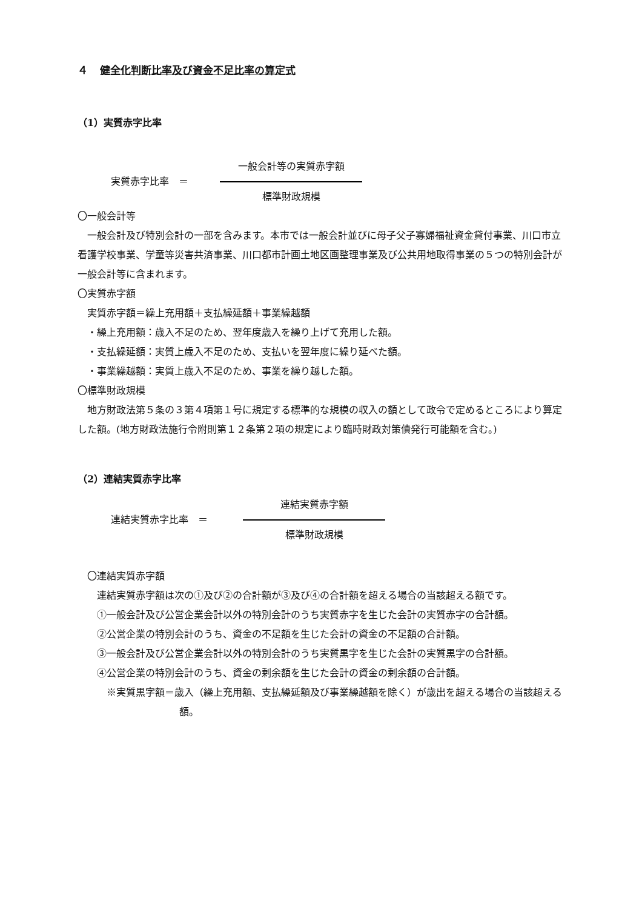４ 健全化判断比率及び資金不足比率の算定式
（1）実質赤字比率
実質赤字比率　＝
一般会計等の実質赤字額
標準財政規模
〇一般会計等
一般会計及び特別会計の一部を含みます。本市では一般会計並びに母子父子寡婦福祉資金貸付事業、川口市立看護学校事業、学童等災害共済事業、川口都市計画土地区画整理事業及び公共用地取得事業の５つの特別会計が一般会計等に含まれます。
〇実質赤字額
実質赤字額＝繰上充用額＋支払繰延額＋事業繰越額
・繰上充用額：歳入不足のため、翌年度歳入を繰り上げて充用した額。
・支払繰延額：実質上歳入不足のため、支払いを翌年度に繰り延べた額。
・事業繰越額：実質上歳入不足のため、事業を繰り越した額。
〇標準財政規模
地方財政法第５条の３第４項第１号に規定する標準的な規模の収入の額として政令で定めるところにより算定した額。(地方財政法施行令附則第１２条第２項の規定により臨時財政対策債発行可能額を含む。)
（2）連結実質赤字比率
連結実質赤字比率　＝
連結実質赤字額
標準財政規模
〇連結実質赤字額
連結実質赤字額は次の①及び②の合計額が③及び④の合計額を超える場合の当該超える額です。
①一般会計及び公営企業会計以外の特別会計のうち実質赤字を生じた会計の実質赤字の合計額。
②公営企業の特別会計のうち、資金の不足額を生じた会計の資金の不足額の合計額。
③一般会計及び公営企業会計以外の特別会計のうち実質黒字を生じた会計の実質黒字の合計額。
④公営企業の特別会計のうち、資金の剰余額を生じた会計の資金の剰余額の合計額。
※実質黒字額＝歳入（繰上充用額、支払繰延額及び事業繰越額を除く）が歳出を超える場合の当該超える額。